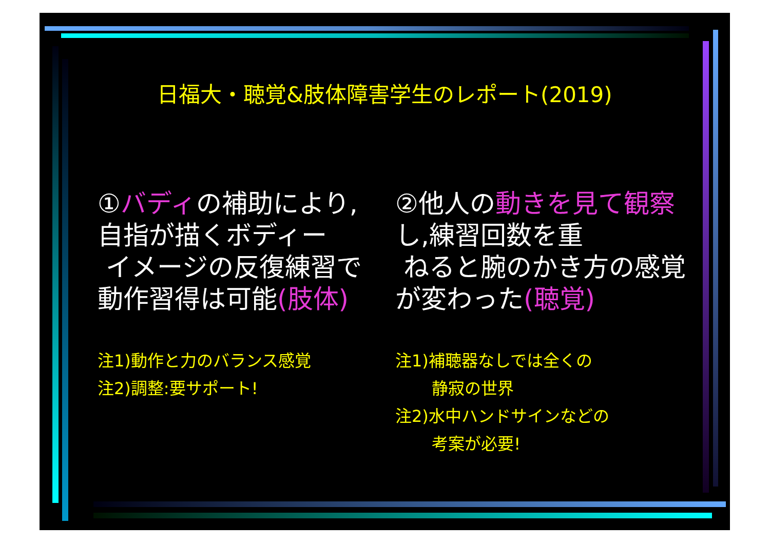日福大・聴覚&肢体障害学生のレポート(2019)
①バディの補助により,
自指が描くボディー
イメージの反復練習で
動作習得は可能(肢体)
注1)動作と力のバランス感覚
注2)調整:要サポート!
②他人の動きを見て観察し,練習回数を重
ねると腕のかき方の感覚が変わった(聴覚)
注1)補聴器なしでは全くの
静寂の世界
注2)水中ハンドサインなどの
考案が必要!